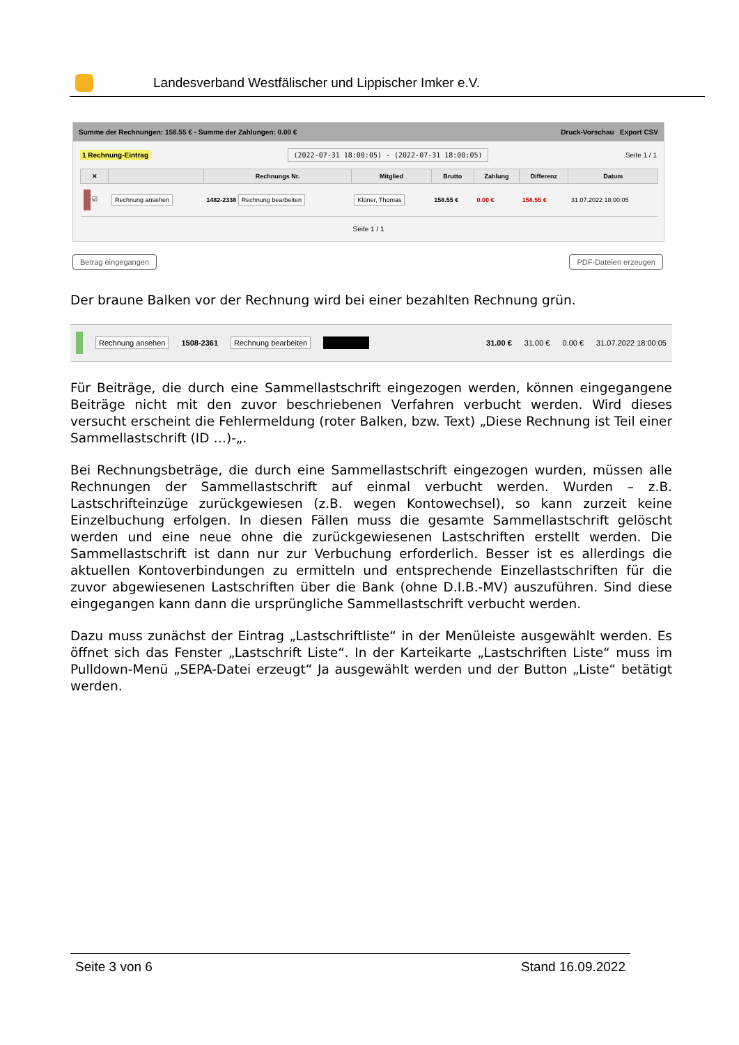Landesverband Westfälischer und Lippischer Imker e.V.
Summe der Rechnungen: 158.55 € - Summe der Zahlungen: 0.00 € Druck-Vorschau Export CSV
1 Rechnung-Eintrag (2022-07-31 18:00:05) - (2022-07-31 18:00:05) Seite 1 / 1
| ✕ | | Rechnungs Nr. | Mitglied | Brutto | Zahlung | Differenz | Datum |
| --- | --- | --- | --- | --- | --- | --- | --- |
| ☑ | Rechnung ansehen | 1482-2338 Rechnung bearbeiten | Klüner, Thomas | 158.55 € | 0.00 € | 158.55 € | 31.07.2022 18:00:05 |
Seite 1 / 1
Betrag eingegangen PDF-Dateien erzeugen
Der braune Balken vor der Rechnung wird bei einer bezahlten Rechnung grün.
Rechnung ansehen 1508-2361 Rechnung bearbeiten 31.00 € 31.00 € 0.00 € 31.07.2022 18:00:05
Für Beiträge, die durch eine Sammellastschrift eingezogen werden, können eingegangene Beiträge nicht mit den zuvor beschriebenen Verfahren verbucht werden. Wird dieses versucht erscheint die Fehlermeldung (roter Balken, bzw. Text) „Diese Rechnung ist Teil einer Sammellastschrift (ID …)-„.
Bei Rechnungsbeträge, die durch eine Sammellastschrift eingezogen wurden, müssen alle Rechnungen der Sammellastschrift auf einmal verbucht werden. Wurden – z.B. Lastschrifteinzüge zurückgewiesen (z.B. wegen Kontowechsel), so kann zurzeit keine Einzelbuchung erfolgen. In diesen Fällen muss die gesamte Sammellastschrift gelöscht werden und eine neue ohne die zurückgewiesenen Lastschriften erstellt werden. Die Sammellastschrift ist dann nur zur Verbuchung erforderlich. Besser ist es allerdings die aktuellen Kontoverbindungen zu ermitteln und entsprechende Einzellastschriften für die zuvor abgewiesenen Lastschriften über die Bank (ohne D.I.B.-MV) auszuführen. Sind diese eingegangen kann dann die ursprüngliche Sammellastschrift verbucht werden.
Dazu muss zunächst der Eintrag „Lastschriftliste“ in der Menüleiste ausgewählt werden. Es öffnet sich das Fenster „Lastschrift Liste“. In der Karteikarte „Lastschriften Liste“ muss im Pulldown-Menü „SEPA-Datei erzeugt“ Ja ausgewählt werden und der Button „Liste“ betätigt werden.
Seite 3 von 6 Stand 16.09.2022